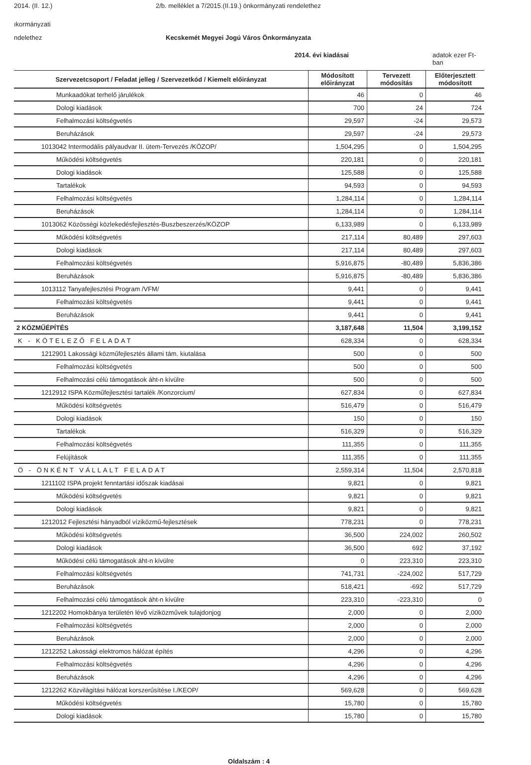2014. (II. 12.) 2/b. melléklet a 7/2015.(II.19.) önkormányzati rendelethez
ıkormányzati
ndelethez Kecskemét Megyei Jogú Város Önkormányzata
2014. évi kiadásai adatok ezer Ft-ban
| Szervezetcsoport / Feladat jelleg / Szervezetkód / Kiemelt előirányzat | Módosított előirányzat | Tervezett módosítás | Előterjesztett módosított |
| --- | --- | --- | --- |
| Munkaadókat terhelő járulékok | 46 | 0 | 46 |
| Dologi kiadások | 700 | 24 | 724 |
| Felhalmozási költségvetés | 29,597 | -24 | 29,573 |
| Beruházások | 29,597 | -24 | 29,573 |
| 1013042 Intermodális pályaudvar II. ütem-Tervezés /KÖZOP/ | 1,504,295 | 0 | 1,504,295 |
| Működési költségvetés | 220,181 | 0 | 220,181 |
| Dologi kiadások | 125,588 | 0 | 125,588 |
| Tartalékok | 94,593 | 0 | 94,593 |
| Felhalmozási költségvetés | 1,284,114 | 0 | 1,284,114 |
| Beruházások | 1,284,114 | 0 | 1,284,114 |
| 1013062 Közösségi közlekedésfejlesztés-Buszbeszerzés/KÖZOP | 6,133,989 | 0 | 6,133,989 |
| Működési költségvetés | 217,114 | 80,489 | 297,603 |
| Dologi kiadások | 217,114 | 80,489 | 297,603 |
| Felhalmozási költségvetés | 5,916,875 | -80,489 | 5,836,386 |
| Beruházások | 5,916,875 | -80,489 | 5,836,386 |
| 1013112 Tanyafejlesztési Program /VFM/ | 9,441 | 0 | 9,441 |
| Felhalmozási költségvetés | 9,441 | 0 | 9,441 |
| Beruházások | 9,441 | 0 | 9,441 |
| 2 KÖZMŰÉPÍTÉS | 3,187,648 | 11,504 | 3,199,152 |
| K - KÖTELEZŐ FELADAT | 628,334 | 0 | 628,334 |
| 1212901 Lakossági közműfejlesztés állami tám. kiutalása | 500 | 0 | 500 |
| Felhalmozási költségvetés | 500 | 0 | 500 |
| Felhalmozási célú támogatások áht-n kívülre | 500 | 0 | 500 |
| 1212912 ISPA Közműfejlesztési tartalék /Konzorcium/ | 627,834 | 0 | 627,834 |
| Működési költségvetés | 516,479 | 0 | 516,479 |
| Dologi kiadások | 150 | 0 | 150 |
| Tartalékok | 516,329 | 0 | 516,329 |
| Felhalmozási költségvetés | 111,355 | 0 | 111,355 |
| Felújítások | 111,355 | 0 | 111,355 |
| Ö - ÖNKÉNT VÁLLALT FELADAT | 2,559,314 | 11,504 | 2,570,818 |
| 1211102 ISPA projekt fenntartási időszak kiadásai | 9,821 | 0 | 9,821 |
| Működési költségvetés | 9,821 | 0 | 9,821 |
| Dologi kiadások | 9,821 | 0 | 9,821 |
| 1212012 Fejlesztési hányadból víziközmű-fejlesztések | 778,231 | 0 | 778,231 |
| Működési költségvetés | 36,500 | 224,002 | 260,502 |
| Dologi kiadások | 36,500 | 692 | 37,192 |
| Működési célú támogatások áht-n kívülre | 0 | 223,310 | 223,310 |
| Felhalmozási költségvetés | 741,731 | -224,002 | 517,729 |
| Beruházások | 518,421 | -692 | 517,729 |
| Felhalmozási célú támogatások áht-n kívülre | 223,310 | -223,310 | 0 |
| 1212202 Homokbánya területén lévő víziközművek tulajdonjog | 2,000 | 0 | 2,000 |
| Felhalmozási költségvetés | 2,000 | 0 | 2,000 |
| Beruházások | 2,000 | 0 | 2,000 |
| 1212252 Lakossági elektromos hálózat építés | 4,296 | 0 | 4,296 |
| Felhalmozási költségvetés | 4,296 | 0 | 4,296 |
| Beruházások | 4,296 | 0 | 4,296 |
| 1212262 Közvilágítási hálózat korszerűsítése I./KEOP/ | 569,628 | 0 | 569,628 |
| Működési költségvetés | 15,780 | 0 | 15,780 |
| Dologi kiadások | 15,780 | 0 | 15,780 |
Oldalszám : 4